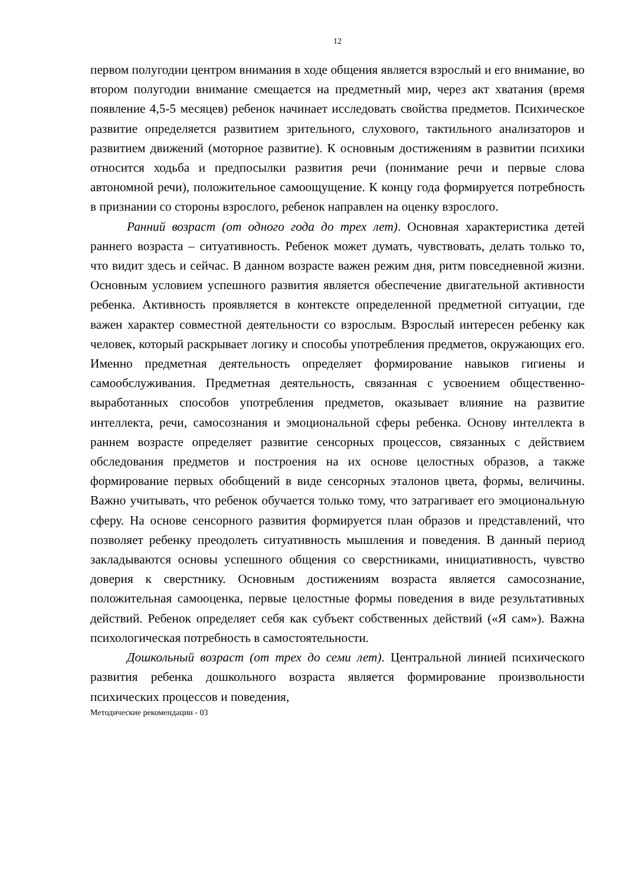12
первом полугодии центром внимания в ходе общения является взрослый и его внимание, во втором полугодии внимание смещается на предметный мир, через акт хватания (время появление 4,5-5 месяцев) ребенок начинает исследовать свойства предметов. Психическое развитие определяется развитием зрительного, слухового, тактильного анализаторов и развитием движений (моторное развитие). К основным достижениям в развитии психики относится ходьба и предпосылки развития речи (понимание речи и первые слова автономной речи), положительное самоощущение. К концу года формируется потребность в признании со стороны взрослого, ребенок направлен на оценку взрослого.
Ранний возраст (от одного года до трех лет). Основная характеристика детей раннего возраста – ситуативность. Ребенок может думать, чувствовать, делать только то, что видит здесь и сейчас. В данном возрасте важен режим дня, ритм повседневной жизни. Основным условием успешного развития является обеспечение двигательной активности ребенка. Активность проявляется в контексте определенной предметной ситуации, где важен характер совместной деятельности со взрослым. Взрослый интересен ребенку как человек, который раскрывает логику и способы употребления предметов, окружающих его. Именно предметная деятельность определяет формирование навыков гигиены и самообслуживания. Предметная деятельность, связанная с усвоением общественно-выработанных способов употребления предметов, оказывает влияние на развитие интеллекта, речи, самосознания и эмоциональной сферы ребенка. Основу интеллекта в раннем возрасте определяет развитие сенсорных процессов, связанных с действием обследования предметов и построения на их основе целостных образов, а также формирование первых обобщений в виде сенсорных эталонов цвета, формы, величины. Важно учитывать, что ребенок обучается только тому, что затрагивает его эмоциональную сферу. На основе сенсорного развития формируется план образов и представлений, что позволяет ребенку преодолеть ситуативность мышления и поведения. В данный период закладываются основы успешного общения со сверстниками, инициативность, чувство доверия к сверстнику. Основным достижениям возраста является самосознание, положительная самооценка, первые целостные формы поведения в виде результативных действий. Ребенок определяет себя как субъект собственных действий («Я сам»). Важна психологическая потребность в самостоятельности.
Дошкольный возраст (от трех до семи лет). Центральной линией психического развития ребенка дошкольного возраста является формирование произвольности психических процессов и поведения,
Методические рекомендации - 03